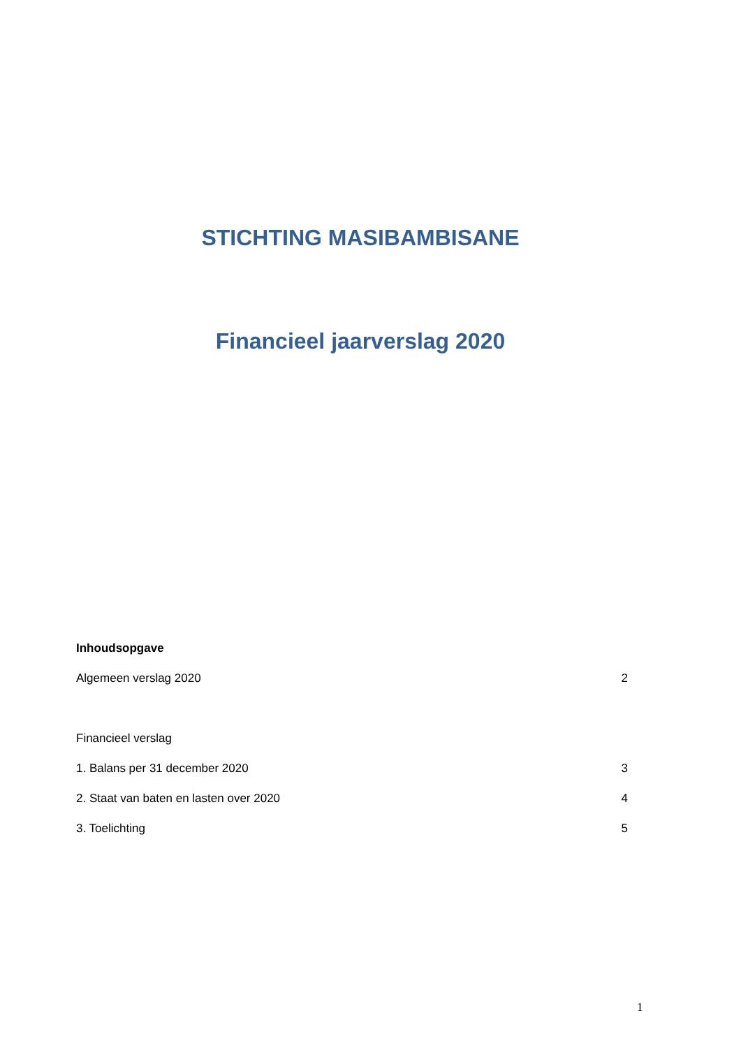STICHTING MASIBAMBISANE
Financieel jaarverslag 2020
Inhoudsopgave
Algemeen verslag 2020 2
Financieel verslag
1. Balans per 31 december 2020 3
2. Staat van baten en lasten over 2020 4
3. Toelichting 5
1